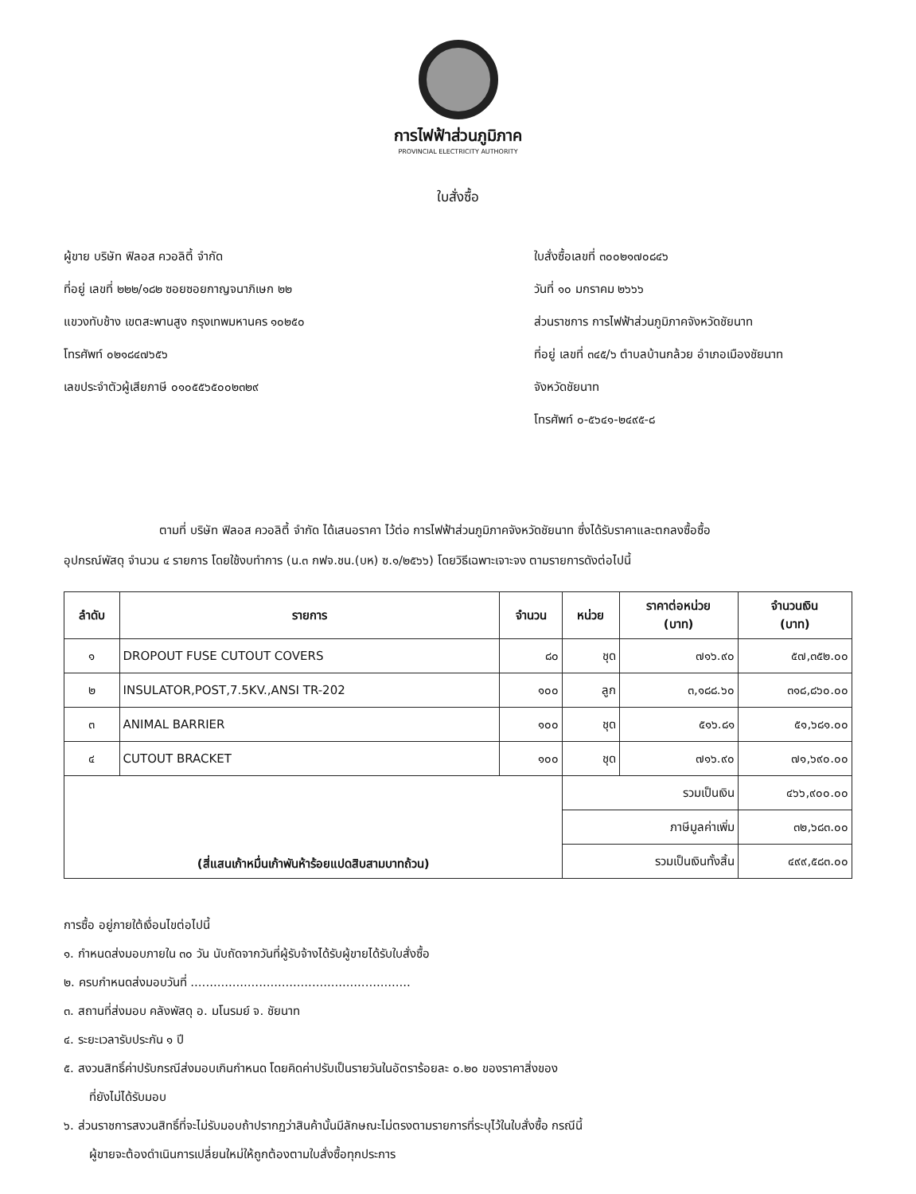การไฟฟ้าส่วนภูมิภาค
PROVINCIAL ELECTRICITY AUTHORITY
ใบสั่งซื้อ
ผู้ขาย บริษัท ฟิลอส ควอลิตี้ จำกัด
ที่อยู่ เลขที่ ๒๒๒/๑๘๒ ซอยซอยกาญจนาภิเษก ๒๒
แขวงทับช้าง เขตสะพานสูง กรุงเทพมหานคร ๑๐๒๕๐
โทรศัพท์ ๐๒๑๘๔๗๖๕๖
เลขประจำตัวผู้เสียภาษี ๐๑๐๕๕๖๕๐๐๒๓๒๙
ใบสั่งซื้อเลขที่ ๓๐๐๒๑๗๐๘๔๖
วันที่ ๑๐ มกราคม ๒๖๖๖
ส่วนราชการ การไฟฟ้าส่วนภูมิภาคจังหวัดชัยนาท
ที่อยู่ เลขที่ ๓๔๕/๖ ตำบลบ้านกล้วย อำเภอเมืองชัยนาท
จังหวัดชัยนาท
โทรศัพท์ ๐-๕๖๔๑-๒๔๙๕-๘
ตามที่ บริษัท ฟิลอส ควอลิตี้ จำกัด ได้เสนอราคา ไว้ต่อ การไฟฟ้าส่วนภูมิภาคจังหวัดชัยนาท ซึ่งได้รับราคาและตกลงซื้อซื้อ
อุปกรณ์พัสดุ จำนวน ๔ รายการ โดยใช้งบทำการ (น.๓ กฟจ.ชน.(บห) ซ.๑/๒๕๖๖) โดยวิธีเฉพาะเจาะจง ตามรายการดังต่อไปนี้
| ลำดับ | รายการ | จำนวน | หน่วย | ราคาต่อหน่วย (บาท) | จำนวนเงิน (บาท) |
| --- | --- | --- | --- | --- | --- |
| ๑ | DROPOUT FUSE CUTOUT COVERS | ๘๐ | ชุด | ๗๑๖.๙๐ | ๕๗,๓๕๒.๐๐ |
| ๒ | INSULATOR,POST,7.5KV.,ANSI TR-202 | ๑๐๐ | ลูก | ๓,๑๘๘.๖๐ | ๓๑๘,๘๖๐.๐๐ |
| ๓ | ANIMAL BARRIER | ๑๐๐ | ชุด | ๕๑๖.๘๑ | ๕๑,๖๘๑.๐๐ |
| ๔ | CUTOUT BRACKET | ๑๐๐ | ชุด | ๗๑๖.๙๐ | ๗๑,๖๙๐.๐๐ |
| (สี่แสนเก้าหมื่นเก้าพันห้าร้อยแปดสิบสามบาทถ้วน) | | | รวมเป็นเงิน | | ๔๖๖,๙๐๐.๐๐ |
| | | | ภาษีมูลค่าเพิ่ม | | ๓๒,๖๘๓.๐๐ |
| | | | รวมเป็นเงินทั้งสิ้น | | ๔๙๙,๕๘๓.๐๐ |
การซื้อ อยู่ภายใต้เงื่อนไขต่อไปนี้
๑. กำหนดส่งมอบภายใน ๓๐ วัน นับถัดจากวันที่ผู้รับจ้างได้รับผู้ขายได้รับใบสั่งซื้อ
๒. ครบกำหนดส่งมอบวันที่ ..........................................................
๓. สถานที่ส่งมอบ คลังพัสดุ อ. มโนรมย์ จ. ชัยนาท
๔. ระยะเวลารับประกัน ๑ ปี
๕. สงวนสิทธิ์ค่าปรับกรณีส่งมอบเกินกำหนด โดยคิดค่าปรับเป็นรายวันในอัตราร้อยละ ๐.๒๐ ของราคาสิ่งของ
ที่ยังไม่ได้รับมอบ
๖. ส่วนราชการสงวนสิทธิ์ที่จะไม่รับมอบถ้าปรากฏว่าสินค้านั้นมีลักษณะไม่ตรงตามรายการที่ระบุไว้ในใบสั่งซื้อ กรณีนี้
ผู้ขายจะต้องดำเนินการเปลี่ยนใหม่ให้ถูกต้องตามใบสั่งซื้อทุกประการ